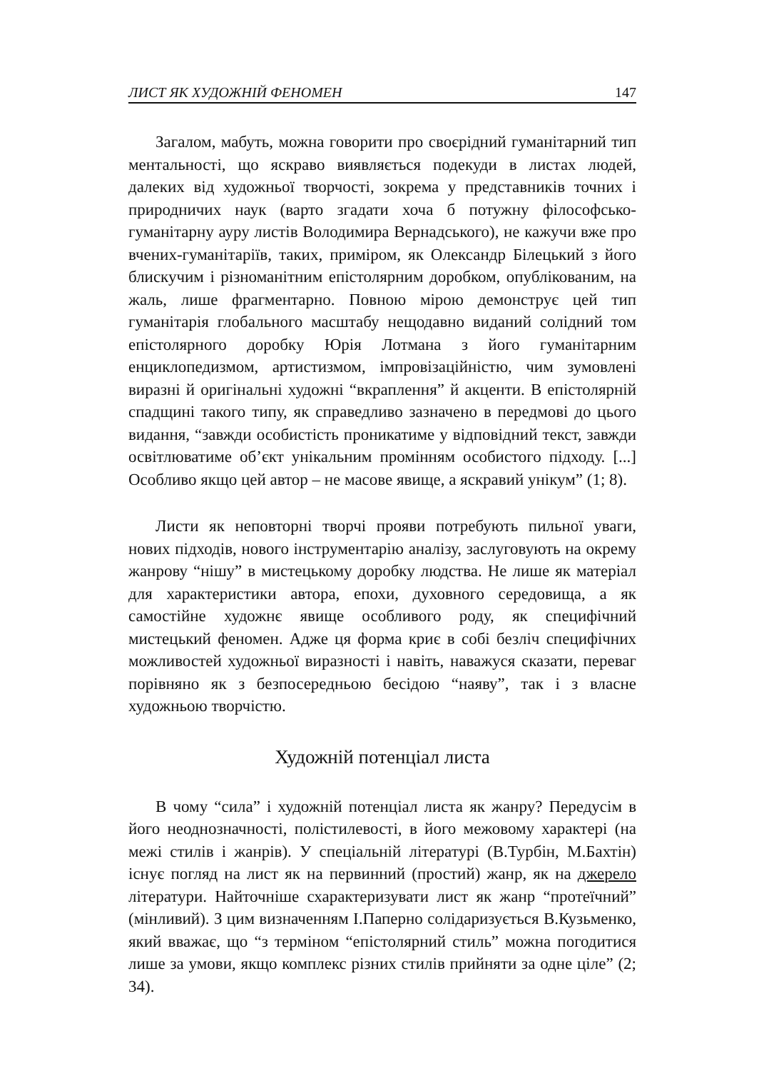ЛИСТ ЯК ХУДОЖНІЙ ФЕНОМЕН 147
Загалом, мабуть, можна говорити про своєрідний гуманітарний тип ментальності, що яскраво виявляється подекуди в листах людей, далеких від художньої творчості, зокрема у представників точних і природничих наук (варто згадати хоча б потужну філософсько-гуманітарну ауру листів Володимира Вернадського), не кажучи вже про вчених-гуманітаріїв, таких, приміром, як Олександр Білецький з його блискучим і різноманітним епістолярним доробком, опублікованим, на жаль, лише фрагментарно. Повною мірою демонструє цей тип гуманітарія глобального масштабу нещодавно виданий солідний том епістолярного доробку Юрія Лотмана з його гуманітарним енциклопедизмом, артистизмом, імпровізаційністю, чим зумовлені виразні й оригінальні художні “вкраплення” й акценти. В епістолярній спадщині такого типу, як справедливо зазначено в передмові до цього видання, “завжди особистість проникатиме у відповідний текст, завжди освітлюватиме об’єкт унікальним промінням особистого підходу. [...] Особливо якщо цей автор – не масове явище, а яскравий унікум” (1; 8).
Листи як неповторні творчі прояви потребують пильної уваги, нових підходів, нового інструментарію аналізу, заслуговують на окрему жанрову “нішу” в мистецькому доробку людства. Не лише як матеріал для характеристики автора, епохи, духовного середовища, а як самостійне художнє явище особливого роду, як специфічний мистецький феномен. Адже ця форма криє в собі безліч специфічних можливостей художньої виразності і навіть, наважуся сказати, переваг порівняно як з безпосередньою бесідою “наяву”, так і з власне художньою творчістю.
Художній потенціал листа
В чому “сила” і художній потенціал листа як жанру? Передусім в його неоднозначності, полістилевості, в його межовому характері (на межі стилів і жанрів). У спеціальній літературі (В.Турбін, М.Бахтін) існує погляд на лист як на первинний (простий) жанр, як на джерело літератури. Найточніше схарактеризувати лист як жанр “протеїчний” (мінливий). З цим визначенням І.Паперно солідаризується В.Кузьменко, який вважає, що “з терміном “епістолярний стиль” можна погодитися лише за умови, якщо комплекс різних стилів прийняти за одне ціле” (2; 34).